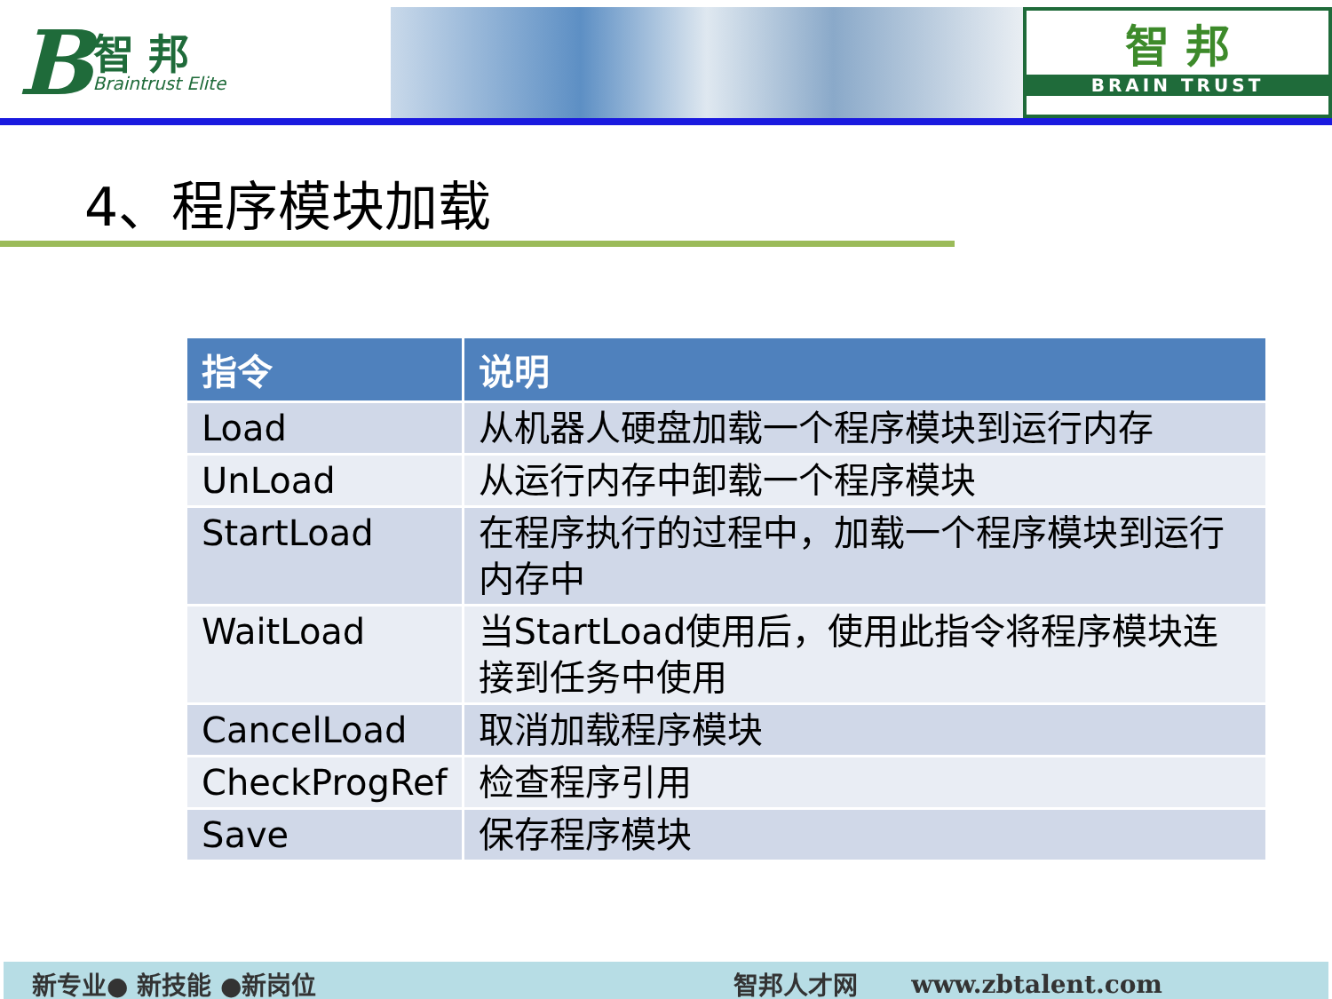B智 邦
Braintrust Elite
智 邦
BRAIN TRUST
4、程序模块加载
| 指令 | 说明 |
| --- | --- |
| Load | 从机器人硬盘加载一个程序模块到运行内存 |
| UnLoad | 从运行内存中卸载一个程序模块 |
| StartLoad | 在程序执行的过程中，加载一个程序模块到运行内存中 |
| WaitLoad | 当StartLoad使用后，使用此指令将程序模块连接到任务中使用 |
| CancelLoad | 取消加载程序模块 |
| CheckProgRef | 检查程序引用 |
| Save | 保存程序模块 |
新专业● 新技能 ●新岗位 智邦人才网 www.zbtalent.com